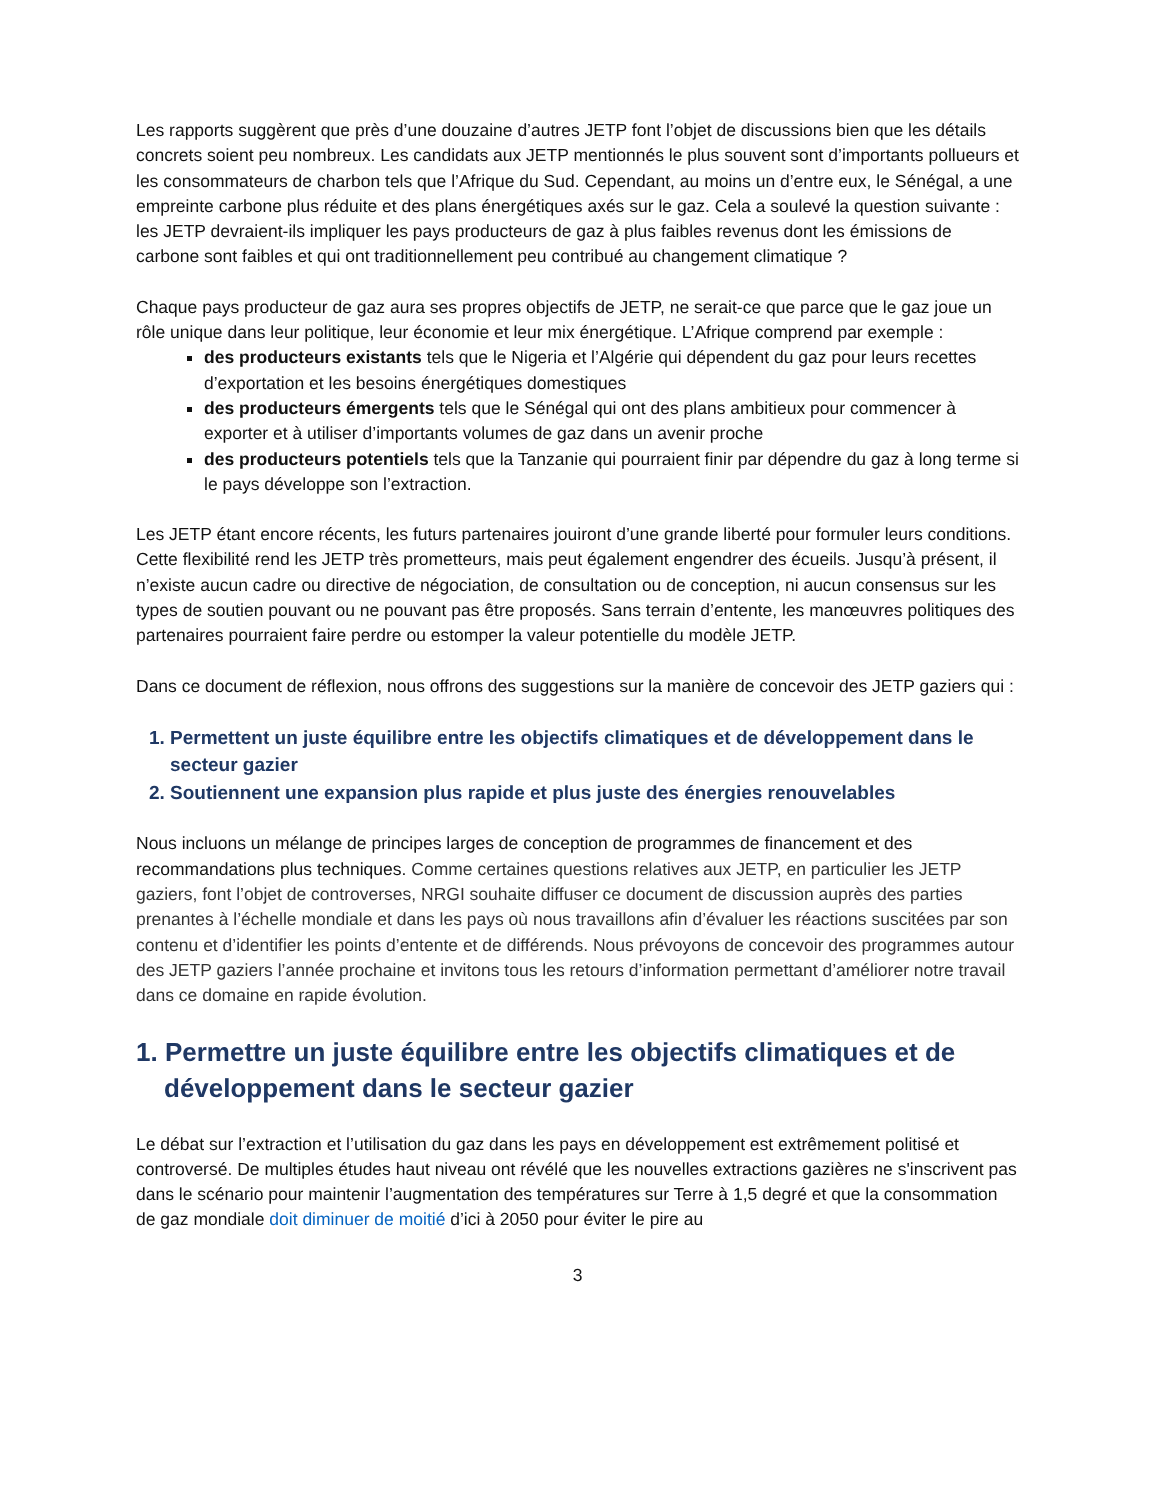Les rapports suggèrent que près d’une douzaine d’autres JETP font l’objet de discussions bien que les détails concrets soient peu nombreux. Les candidats aux JETP mentionnés le plus souvent sont d’importants pollueurs et les consommateurs de charbon tels que l’Afrique du Sud. Cependant, au moins un d’entre eux, le Sénégal, a une empreinte carbone plus réduite et des plans énergétiques axés sur le gaz. Cela a soulevé la question suivante : les JETP devraient-ils impliquer les pays producteurs de gaz à plus faibles revenus dont les émissions de carbone sont faibles et qui ont traditionnellement peu contribué au changement climatique ?
Chaque pays producteur de gaz aura ses propres objectifs de JETP, ne serait-ce que parce que le gaz joue un rôle unique dans leur politique, leur économie et leur mix énergétique. L’Afrique comprend par exemple :
des producteurs existants tels que le Nigeria et l’Algérie qui dépendent du gaz pour leurs recettes d’exportation et les besoins énergétiques domestiques
des producteurs émergents tels que le Sénégal qui ont des plans ambitieux pour commencer à exporter et à utiliser d’importants volumes de gaz dans un avenir proche
des producteurs potentiels tels que la Tanzanie qui pourraient finir par dépendre du gaz à long terme si le pays développe son l’extraction.
Les JETP étant encore récents, les futurs partenaires jouiront d’une grande liberté pour formuler leurs conditions. Cette flexibilité rend les JETP très prometteurs, mais peut également engendrer des écueils. Jusqu’à présent, il n’existe aucun cadre ou directive de négociation, de consultation ou de conception, ni aucun consensus sur les types de soutien pouvant ou ne pouvant pas être proposés. Sans terrain d’entente, les manœuvres politiques des partenaires pourraient faire perdre ou estomper la valeur potentielle du modèle JETP.
Dans ce document de réflexion, nous offrons des suggestions sur la manière de concevoir des JETP gaziers qui :
1. Permettent un juste équilibre entre les objectifs climatiques et de développement dans le secteur gazier
2. Soutiennent une expansion plus rapide et plus juste des énergies renouvelables
Nous incluons un mélange de principes larges de conception de programmes de financement et des recommandations plus techniques. Comme certaines questions relatives aux JETP, en particulier les JETP gaziers, font l’objet de controverses, NRGI souhaite diffuser ce document de discussion auprès des parties prenantes à l’échelle mondiale et dans les pays où nous travaillons afin d’évaluer les réactions suscitées par son contenu et d’identifier les points d’entente et de différends. Nous prévoyons de concevoir des programmes autour des JETP gaziers l’année prochaine et invitons tous les retours d’information permettant d’améliorer notre travail dans ce domaine en rapide évolution.
1. Permettre un juste équilibre entre les objectifs climatiques et de développement dans le secteur gazier
Le débat sur l’extraction et l’utilisation du gaz dans les pays en développement est extrêmement politisé et controversé. De multiples études haut niveau ont révélé que les nouvelles extractions gazières ne s'inscrivent pas dans le scénario pour maintenir l’augmentation des températures sur Terre à 1,5 degré et que la consommation de gaz mondiale doit diminuer de moitié d’ici à 2050 pour éviter le pire au
3